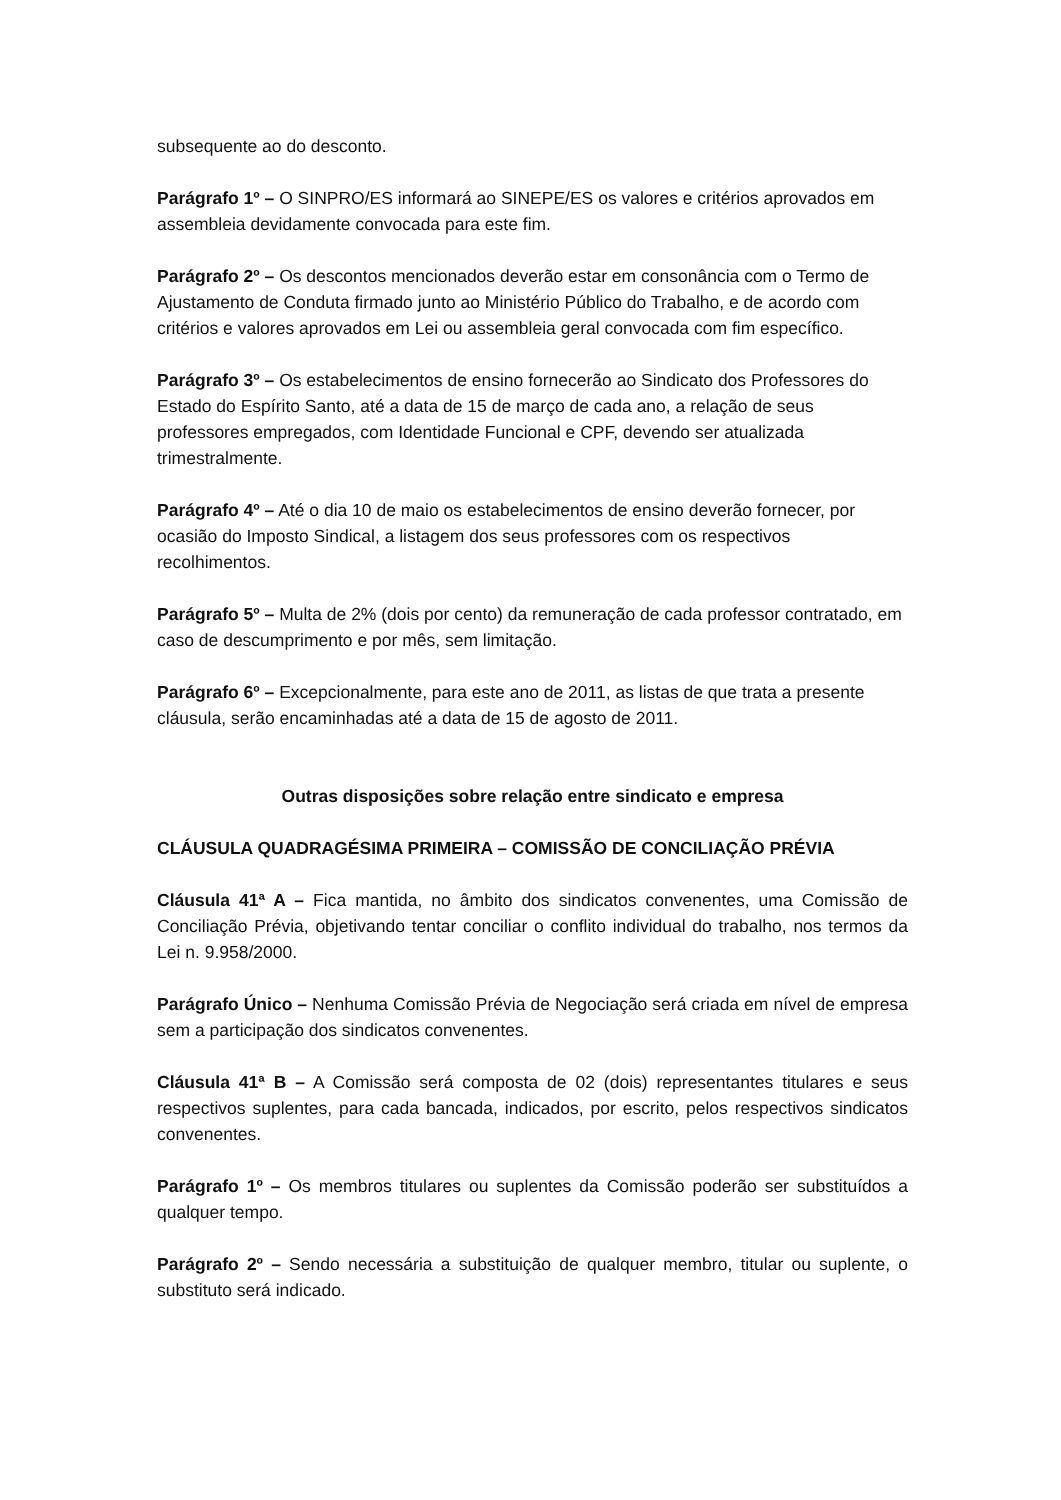subsequente ao do desconto.
Parágrafo 1º – O SINPRO/ES informará ao SINEPE/ES os valores e critérios aprovados em assembleia devidamente convocada para este fim.
Parágrafo 2º – Os descontos mencionados deverão estar em consonância com o Termo de Ajustamento de Conduta firmado junto ao Ministério Público do Trabalho, e de acordo com critérios e valores aprovados em Lei ou assembleia geral convocada com fim específico.
Parágrafo 3º – Os estabelecimentos de ensino fornecerão ao Sindicato dos Professores do Estado do Espírito Santo, até a data de 15 de março de cada ano, a relação de seus professores empregados, com Identidade Funcional e CPF, devendo ser atualizada trimestralmente.
Parágrafo 4º – Até o dia 10 de maio os estabelecimentos de ensino deverão fornecer, por ocasião do Imposto Sindical, a listagem dos seus professores com os respectivos recolhimentos.
Parágrafo 5º – Multa de 2% (dois por cento) da remuneração de cada professor contratado, em caso de descumprimento e por mês, sem limitação.
Parágrafo 6º – Excepcionalmente, para este ano de 2011, as listas de que trata a presente cláusula, serão encaminhadas até a data de 15 de agosto de 2011.
Outras disposições sobre relação entre sindicato e empresa
CLÁUSULA QUADRAGÉSIMA PRIMEIRA – COMISSÃO DE CONCILIAÇÃO PRÉVIA
Cláusula 41ª A – Fica mantida, no âmbito dos sindicatos convenentes, uma Comissão de Conciliação Prévia, objetivando tentar conciliar o conflito individual do trabalho, nos termos da Lei n. 9.958/2000.
Parágrafo Único – Nenhuma Comissão Prévia de Negociação será criada em nível de empresa sem a participação dos sindicatos convenentes.
Cláusula 41ª B – A Comissão será composta de 02 (dois) representantes titulares e seus respectivos suplentes, para cada bancada, indicados, por escrito, pelos respectivos sindicatos convenentes.
Parágrafo 1º – Os membros titulares ou suplentes da Comissão poderão ser substituídos a qualquer tempo.
Parágrafo 2º – Sendo necessária a substituição de qualquer membro, titular ou suplente, o substituto será indicado.